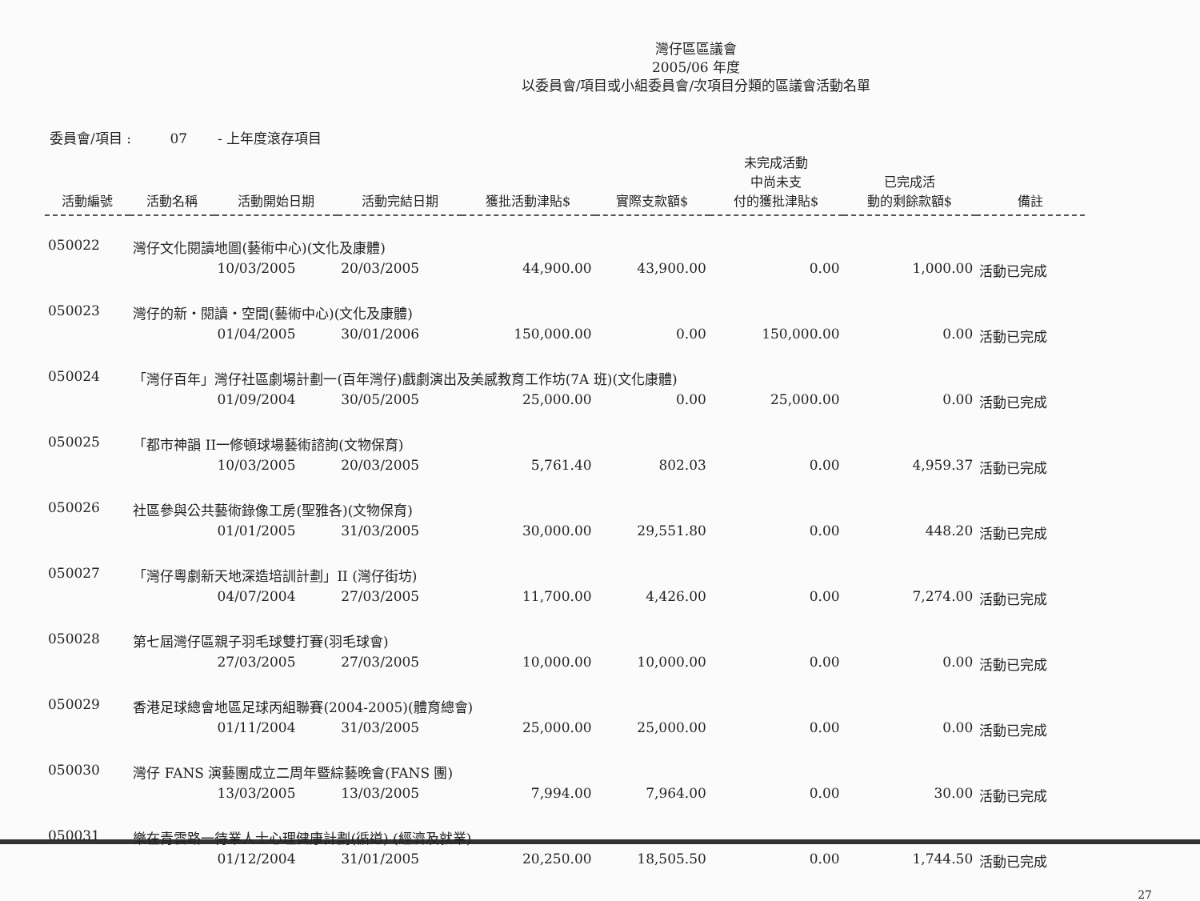灣仔區區議會
2005/06 年度
以委員會/項目或小組委員會/次項目分類的區議會活動名單
委員會/項目 : 07 - 上年度滾存項目
| 活動編號 | 活動名稱 | 活動開始日期 | 活動完結日期 | 獲批活動津貼$ | 實際支款額$ | 未完成活動 中尚未支 付的獲批津貼$ | 已完成活 動的剩餘款額$ | 備註 |
| --- | --- | --- | --- | --- | --- | --- | --- | --- |
| 050022 | 灣仔文化閱讀地圖(藝術中心)(文化及康體) | | | | | | | |
| | | 10/03/2005 | 20/03/2005 | 44,900.00 | 43,900.00 | 0.00 | 1,000.00 | 活動已完成 |
| 050023 | 灣仔的新・閱讀・空間(藝術中心)(文化及康體) | | | | | | | |
| | | 01/04/2005 | 30/01/2006 | 150,000.00 | 0.00 | 150,000.00 | 0.00 | 活動已完成 |
| 050024 | 「灣仔百年」灣仔社區劇場計劃一(百年灣仔)戲劇演出及美感教育工作坊(7A 班)(文化康體) | | | | | | | |
| | | 01/09/2004 | 30/05/2005 | 25,000.00 | 0.00 | 25,000.00 | 0.00 | 活動已完成 |
| 050025 | 「都市神韻 II一修頓球場藝術諮詢(文物保育) | | | | | | | |
| | | 10/03/2005 | 20/03/2005 | 5,761.40 | 802.03 | 0.00 | 4,959.37 | 活動已完成 |
| 050026 | 社區參與公共藝術錄像工房(聖雅各)(文物保育) | | | | | | | |
| | | 01/01/2005 | 31/03/2005 | 30,000.00 | 29,551.80 | 0.00 | 448.20 | 活動已完成 |
| 050027 | 「灣仔粵劇新天地深造培訓計劃」II (灣仔街坊) | | | | | | | |
| | | 04/07/2004 | 27/03/2005 | 11,700.00 | 4,426.00 | 0.00 | 7,274.00 | 活動已完成 |
| 050028 | 第七屆灣仔區親子羽毛球雙打賽(羽毛球會) | | | | | | | |
| | | 27/03/2005 | 27/03/2005 | 10,000.00 | 10,000.00 | 0.00 | 0.00 | 活動已完成 |
| 050029 | 香港足球總會地區足球丙組聯賽(2004-2005)(體育總會) | | | | | | | |
| | | 01/11/2004 | 31/03/2005 | 25,000.00 | 25,000.00 | 0.00 | 0.00 | 活動已完成 |
| 050030 | 灣仔 FANS 演藝團成立二周年暨綜藝晚會(FANS 團) | | | | | | | |
| | | 13/03/2005 | 13/03/2005 | 7,994.00 | 7,964.00 | 0.00 | 30.00 | 活動已完成 |
| 050031 | 樂在青雲路一待業人士心理健康計劃(循道) (經濟及就業) | | | | | | | |
| | | 01/12/2004 | 31/01/2005 | 20,250.00 | 18,505.50 | 0.00 | 1,744.50 | 活動已完成 |
27